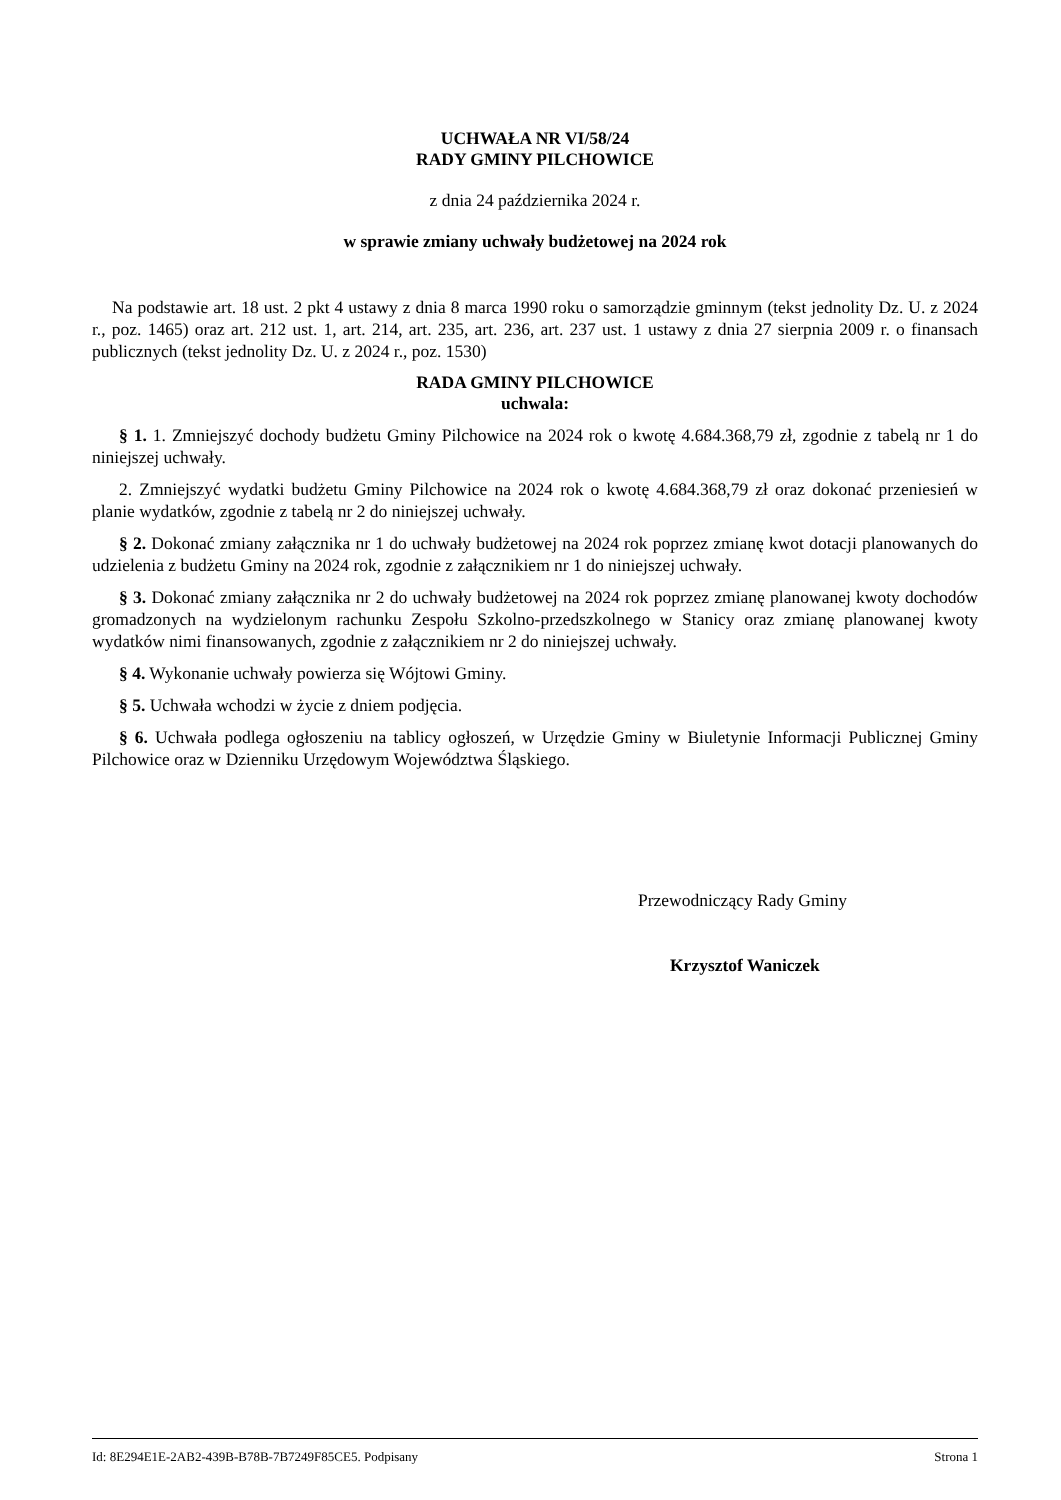UCHWAŁA NR VI/58/24
RADY GMINY PILCHOWICE
z dnia 24 października 2024 r.
w sprawie zmiany uchwały budżetowej na 2024 rok
Na podstawie art. 18 ust. 2 pkt 4 ustawy z dnia 8 marca 1990 roku o samorządzie gminnym (tekst jednolity Dz. U. z 2024 r., poz. 1465) oraz art. 212 ust. 1, art. 214, art. 235, art. 236, art. 237 ust. 1 ustawy z dnia 27 sierpnia 2009 r. o finansach publicznych (tekst jednolity Dz. U. z 2024 r., poz. 1530)
RADA GMINY PILCHOWICE
uchwala:
§ 1. 1. Zmniejszyć dochody budżetu Gminy Pilchowice na 2024 rok o kwotę 4.684.368,79 zł, zgodnie z tabelą nr 1 do niniejszej uchwały.
2. Zmniejszyć wydatki budżetu Gminy Pilchowice na 2024 rok o kwotę 4.684.368,79 zł oraz dokonać przeniesień w planie wydatków, zgodnie z tabelą nr 2 do niniejszej uchwały.
§ 2. Dokonać zmiany załącznika nr 1 do uchwały budżetowej na 2024 rok poprzez zmianę kwot dotacji planowanych do udzielenia z budżetu Gminy na 2024 rok, zgodnie z załącznikiem nr 1 do niniejszej uchwały.
§ 3. Dokonać zmiany załącznika nr 2 do uchwały budżetowej na 2024 rok poprzez zmianę planowanej kwoty dochodów gromadzonych na wydzielonym rachunku Zespołu Szkolno-przedszkolnego w Stanicy oraz zmianę planowanej kwoty wydatków nimi finansowanych, zgodnie z załącznikiem nr 2 do niniejszej uchwały.
§ 4. Wykonanie uchwały powierza się Wójtowi Gminy.
§ 5. Uchwała wchodzi w życie z dniem podjęcia.
§ 6. Uchwała podlega ogłoszeniu na tablicy ogłoszeń, w Urzędzie Gminy w Biuletynie Informacji Publicznej Gminy Pilchowice oraz w Dzienniku Urzędowym Województwa Śląskiego.
Przewodniczący Rady Gminy
Krzysztof Waniczek
Id: 8E294E1E-2AB2-439B-B78B-7B7249F85CE5. Podpisany Strona 1